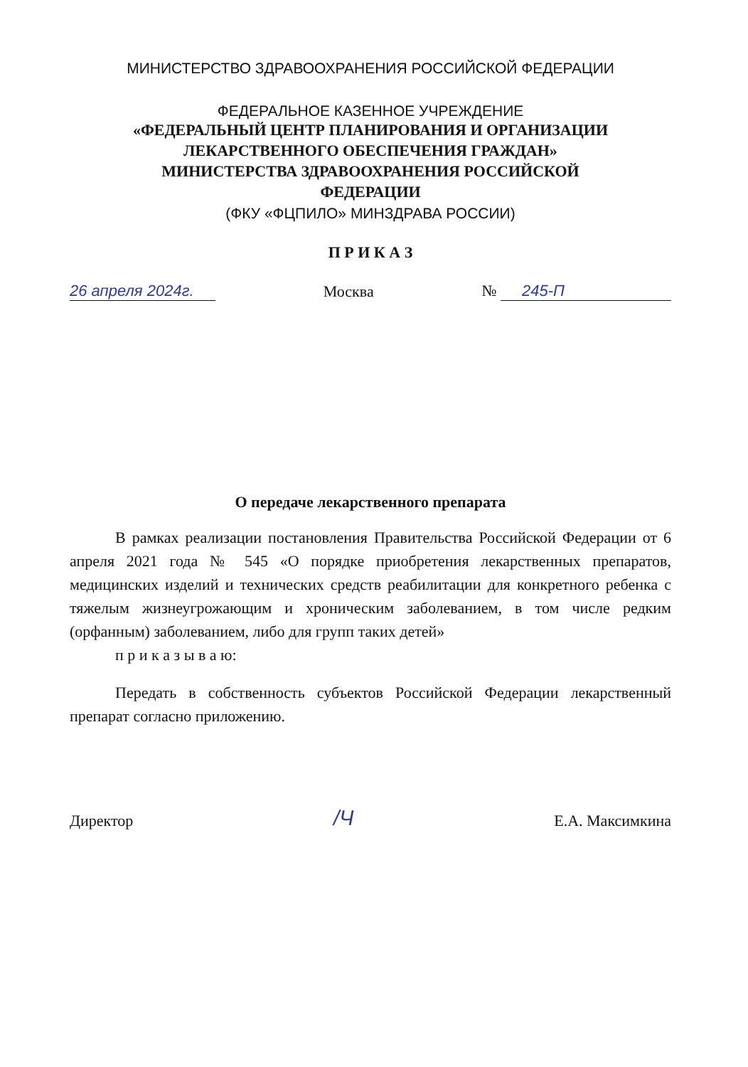МИНИСТЕРСТВО ЗДРАВООХРАНЕНИЯ РОССИЙСКОЙ ФЕДЕРАЦИИ
ФЕДЕРАЛЬНОЕ КАЗЕННОЕ УЧРЕЖДЕНИЕ
«ФЕДЕРАЛЬНЫЙ ЦЕНТР ПЛАНИРОВАНИЯ И ОРГАНИЗАЦИИ
ЛЕКАРСТВЕННОГО ОБЕСПЕЧЕНИЯ ГРАЖДАН»
МИНИСТЕРСТВА ЗДРАВООХРАНЕНИЯ РОССИЙСКОЙ
ФЕДЕРАЦИИ
(ФКУ «ФЦПИЛО» МИНЗДРАВА РОССИИ)
П Р И К А З
26 апреля 2024г. Москва № 245-П
О передаче лекарственного препарата
В рамках реализации постановления Правительства Российской Федерации от 6 апреля 2021 года № 545 «О порядке приобретения лекарственных препаратов, медицинских изделий и технических средств реабилитации для конкретного ребенка с тяжелым жизнеугрожающим и хроническим заболеванием, в том числе редким (орфанным) заболеванием, либо для групп таких детей»
п р и к а з ы в а ю:
Передать в собственность субъектов Российской Федерации лекарственный препарат согласно приложению.
Директор /Ч Е.А. Максимкина